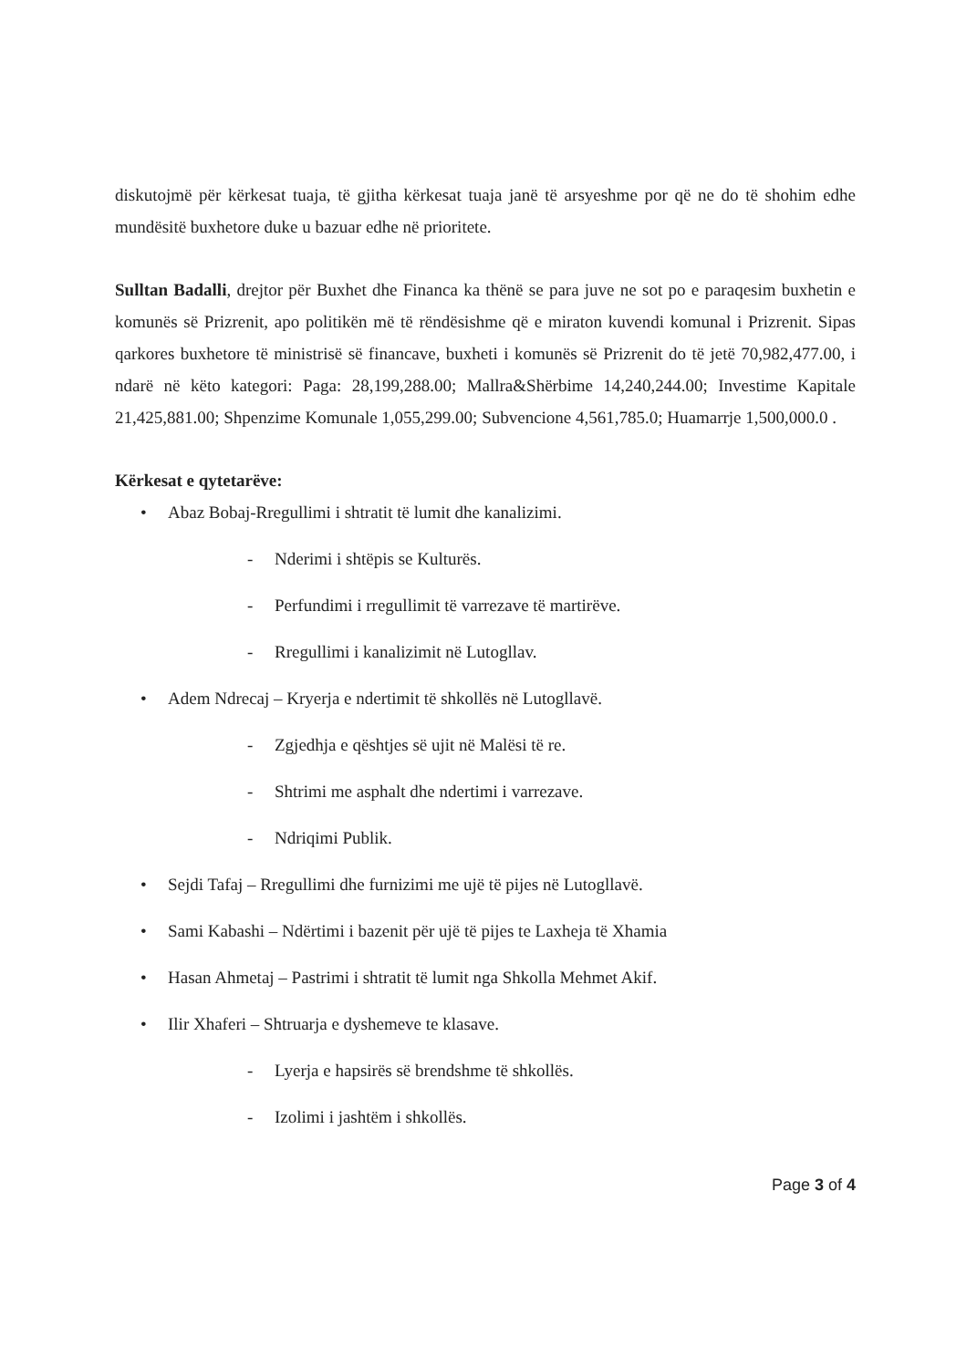diskutojmë për kërkesat tuaja, të gjitha kërkesat tuaja janë të arsyeshme por që ne do të shohim edhe mundësitë buxhetore duke u bazuar edhe në prioritete.
Sulltan Badalli, drejtor për Buxhet dhe Financa ka thënë se para juve ne sot po e paraqesim buxhetin e komunës së Prizrenit, apo politikën më të rëndësishme që e miraton kuvendi komunal i Prizrenit. Sipas qarkores buxhetore të ministrisë së financave, buxheti i komunës së Prizrenit do të jetë 70,982,477.00, i ndarë në këto kategori: Paga: 28,199,288.00; Mallra&Shërbime 14,240,244.00; Investime Kapitale 21,425,881.00; Shpenzime Komunale 1,055,299.00; Subvencione 4,561,785.0; Huamarrje 1,500,000.0 .
Kërkesat e qytetarëve:
• Abaz Bobaj-Rregullimi i shtratit të lumit dhe kanalizimi.
- Nderimi i shtëpis se Kulturës.
- Perfundimi i rregullimit të varrezave të martirëve.
- Rregullimi i kanalizimit në Lutogllav.
• Adem Ndrecaj – Kryerja e ndertimit të shkollës në Lutogllavë.
- Zgjedhja e qështjes së ujit në Malësi të re.
- Shtrimi me asphalt dhe ndertimi i varrezave.
- Ndriqimi Publik.
• Sejdi Tafaj – Rregullimi dhe furnizimi me ujë të pijes në Lutogllavë.
• Sami Kabashi – Ndërtimi i bazenit për ujë të pijes te Laxheja të Xhamia
• Hasan Ahmetaj – Pastrimi i shtratit të lumit nga Shkolla Mehmet Akif.
• Ilir Xhaferi – Shtruarja e dyshemeve te klasave.
- Lyerja e hapsirës së brendshme të shkollës.
- Izolimi i jashtëm i shkollës.
Page 3 of 4